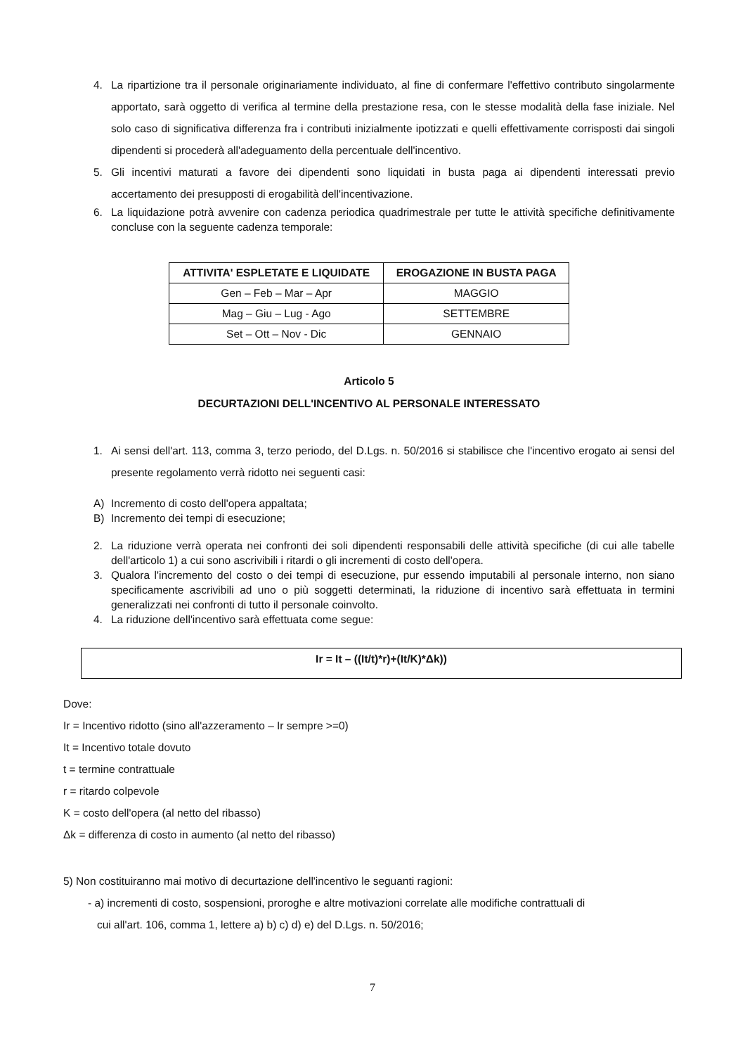4. La ripartizione tra il personale originariamente individuato, al fine di confermare l'effettivo contributo singolarmente apportato, sarà oggetto di verifica al termine della prestazione resa, con le stesse modalità della fase iniziale. Nel solo caso di significativa differenza fra i contributi inizialmente ipotizzati e quelli effettivamente corrisposti dai singoli dipendenti si procederà all'adeguamento della percentuale dell'incentivo.
5. Gli incentivi maturati a favore dei dipendenti sono liquidati in busta paga ai dipendenti interessati previo accertamento dei presupposti di erogabilità dell'incentivazione.
6. La liquidazione potrà avvenire con cadenza periodica quadrimestrale per tutte le attività specifiche definitivamente concluse con la seguente cadenza temporale:
| ATTIVITA' ESPLETATE E LIQUIDATE | EROGAZIONE IN BUSTA PAGA |
| --- | --- |
| Gen – Feb – Mar – Apr | MAGGIO |
| Mag – Giu – Lug - Ago | SETTEMBRE |
| Set – Ott – Nov - Dic | GENNAIO |
Articolo 5
DECURTAZIONI DELL'INCENTIVO AL PERSONALE INTERESSATO
1. Ai sensi dell'art. 113, comma 3, terzo periodo, del D.Lgs. n. 50/2016 si stabilisce che l'incentivo erogato ai sensi del presente regolamento verrà ridotto nei seguenti casi:
A) Incremento di costo dell'opera appaltata;
B) Incremento dei tempi di esecuzione;
2. La riduzione verrà operata nei confronti dei soli dipendenti responsabili delle attività specifiche (di cui alle tabelle dell'articolo 1) a cui sono ascrivibili i ritardi o gli incrementi di costo dell'opera.
3. Qualora l'incremento del costo o dei tempi di esecuzione, pur essendo imputabili al personale interno, non siano specificamente ascrivibili ad uno o più soggetti determinati, la riduzione di incentivo sarà effettuata in termini generalizzati nei confronti di tutto il personale coinvolto.
4. La riduzione dell'incentivo sarà effettuata come segue:
Ir = It – ((It/t)*r)+(It/K)*Δk))
Dove:
Ir = Incentivo ridotto (sino all'azzeramento – Ir sempre >=0)
It = Incentivo totale dovuto
t = termine contrattuale
r = ritardo colpevole
K = costo dell'opera (al netto del ribasso)
Δk = differenza di costo in aumento (al netto del ribasso)
5) Non costituiranno mai motivo di decurtazione dell'incentivo le seguanti ragioni:
- a) incrementi di costo, sospensioni, proroghe e altre motivazioni correlate alle modifiche contrattuali di
cui all'art. 106, comma 1, lettere a) b) c) d) e) del D.Lgs. n. 50/2016;
7